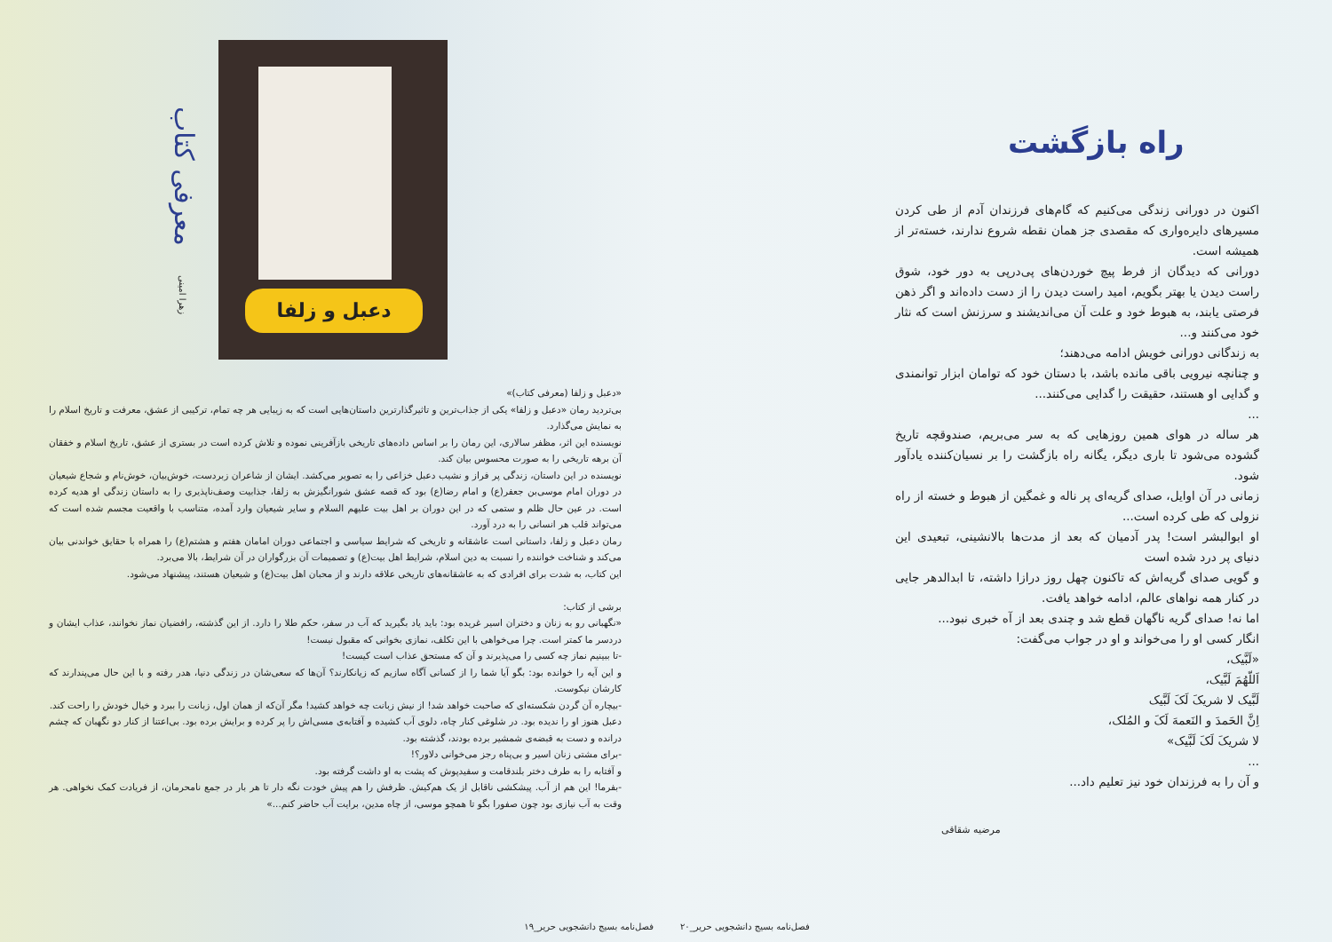دعبل و زلفا
معرفی کتاب
زهرا امینی
«دعبل و زلفا (معرفی کتاب)»
بی‌تردید رمان «دعبل و زلفا» یکی از جذاب‌ترین و تاثیرگذارترین داستان‌هایی است که به زیبایی هر چه تمام، ترکیبی از عشق، معرفت و تاریخ اسلام را به نمایش می‌گذارد.
نویسنده این اثر، مظفر سالاری، این رمان را بر اساس داده‌های تاریخی بازآفرینی نموده و تلاش کرده است در بستری از عشق، تاریخ اسلام و خفقان آن برهه تاریخی را به صورت محسوس بیان کند.
نویسنده در این داستان، زندگی پر فراز و نشیب دعبل خزاعی را به تصویر می‌کشد. ایشان از شاعران زبردست، خوش‌بیان، خوش‌نام و شجاع شیعیان در دوران امام موسی‌بن جعفر(ع) و امام رضا(ع) بود که قصه عشق شورانگیزش به زلفا، جذابیت وصف‌ناپذیری را به داستان زندگی او هدیه کرده است. در عین حال ظلم و ستمی که در این دوران بر اهل بیت علیهم السلام و سایر شیعیان وارد آمده، متناسب با واقعیت مجسم شده است که می‌تواند قلب هر انسانی را به درد آورد.
رمان دعبل و زلفا، داستانی است عاشقانه و تاریخی که شرایط سیاسی و اجتماعی دوران امامان هفتم و هشتم(ع) را همراه با حقایق خواندنی بیان می‌کند و شناخت خواننده را نسبت به دین اسلام، شرایط اهل بیت(ع) و تصمیمات آن بزرگواران در آن شرایط، بالا می‌برد.
این کتاب، به شدت برای افرادی که به عاشقانه‌های تاریخی علاقه دارند و از محبان اهل بیت(ع) و شیعیان هستند، پیشنهاد می‌شود.
برشی از کتاب:
«نگهبانی رو به زنان و دختران اسیر غریده بود: باید یاد بگیرید که آب در سفر، حکم طلا را دارد. از این گذشته، رافضیان نماز نخوانند، عذاب ایشان و دردسر ما کمتر است. چرا می‌خواهی با این تکلف، نمازی بخوانی که مقبول نیست!
-تا ببینیم نماز چه کسی را می‌پذیرند و آن که مستحق عذاب است کیست!
و این آیه را خوانده بود: بگو آیا شما را از کسانی آگاه سازیم که زیانکارند؟ آن‌ها که سعی‌شان در زندگی دنیا، هدر رفته و با این حال می‌پندارند که کارشان نیکوست.
-بیچاره آن گردن شکسته‌ای که صاحبت خواهد شد! از نیش زبانت چه خواهد کشید! مگر آن‌که از همان اول، زبانت را ببرد و خیال خودش را راحت کند.
دعبل هنوز او را ندیده بود. در شلوغی کنار چاه، دلوی آب کشیده و آفتابه‌ی مسی‌اش را پر کرده و برایش برده بود. بی‌اعتنا از کنار دو نگهبان که چشم درانده و دست به قبضه‌ی شمشیر برده بودند، گذشته بود.
-برای مشتی زنان اسیر و بی‌پناه رجز می‌خوانی دلاور؟!
و آفتابه را به طرف دختر بلندقامت و سفیدپوش که پشت به او داشت گرفته بود.
-بفرما! این هم از آب. پیشکشی ناقابل از یک هم‌کیش. ظرفش را هم پیش خودت نگه دار تا هر بار در جمع نامحرمان، از فریادت کمک نخواهی. هر وقت به آب نیازی بود چون صفورا بگو تا همچو موسی، از چاه مدین، برایت آب حاضر کنم...»
فصل‌نامه بسیج دانشجویی حریر_۱۹
راه بازگشت
اکنون در دورانی زندگی می‌کنیم که گام‌های فرزندان آدم از طی کردن مسیرهای دایره‌واری که مقصدی جز همان نقطه شروع ندارند، خسته‌تر از همیشه است.
دورانی که دیدگان از فرط پیچ خوردن‌های پی‌درپی به دور خود، شوق راست دیدن یا بهتر بگویم، امید راست دیدن را از دست داده‌اند و اگر ذهن فرصتی یابند، به هبوط خود و علت آن می‌اندیشند و سرزنش است که نثار خود می‌کنند و...
به زندگانی دورانی خویش ادامه می‌دهند؛
و چنانچه نیرویی باقی مانده باشد، با دستان خود که توامان ابزار توانمندی و گدایی او هستند، حقیقت را گدایی می‌کنند...
...
هر ساله در هوای همین روزهایی که به سر می‌بریم، صندوقچه تاریخ گشوده می‌شود تا باری دیگر، یگانه راه بازگشت را بر نسیان‌کننده یادآور شود.
زمانی در آن اوایل، صدای گریه‌ای پر ناله و غمگین از هبوط و خسته از راه نزولی که طی کرده است...
او ابوالبشر است! پدر آدمیان که بعد از مدت‌ها بالانشینی، تبعیدی این دنیای پر درد شده است
و گویی صدای گریه‌اش که تاکنون چهل روز درازا داشته، تا ابدالدهر جایی در کنار همه نواهای عالم، ادامه خواهد یافت.
اما نه! صدای گریه ناگهان قطع شد و چندی بعد از آه خبری نبود...
انگار کسی او را می‌خواند و او در جواب می‌گفت:
«لَبَّیک،
اَللّهُمَ لَبَّیک،
لَبَّیک لا شریکَ لَکَ لَبَّیک
اِنَّ الحَمدَ و النَعمهَ لَکَ و المُلک،
لا شریکَ لَکَ لَبَّیک»
...
و آن را به فرزندان خود نیز تعلیم داد...
مرضیه شقاقی
فصل‌نامه بسیج دانشجویی حریر_۲۰